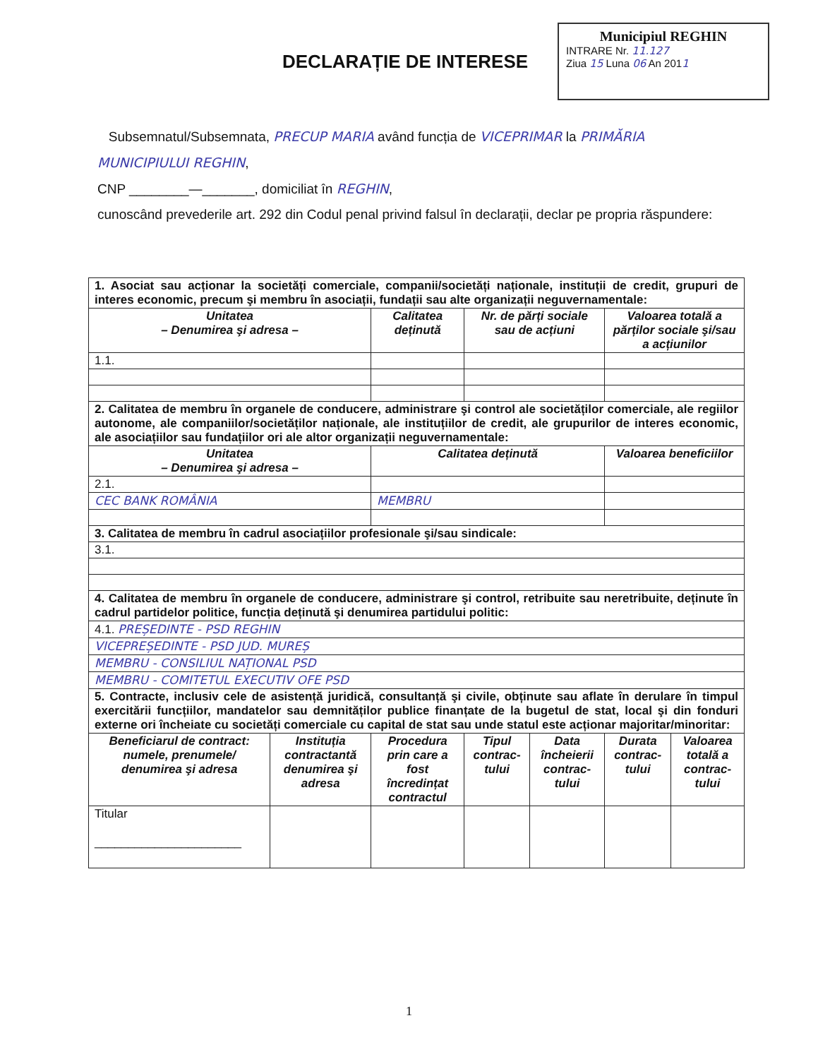DECLARAȚIE DE INTERESE
Municipiul REGHIN
INTRARE Nr. 11.127
Ziua 15 Luna 06 An 2011
Subsemnatul/Subsemnata, PRECUP MARIA având funcția de VICEPRIMAR la PRIMĂRIA MUNICIPIULUI REGHIN,
CNP ________—_______, domiciliat în REGHIN,
cunoscând prevederile art. 292 din Codul penal privind falsul în declarații, declar pe propria răspundere:
| 1. Asociat sau acționar la societăți comerciale, companii/societăți naționale, instituții de credit, grupuri de interes economic, precum şi membru în asociații, fundații sau alte organizații neguvernamentale: | | | | | | |
| Unitatea – Denumirea şi adresa – | | Calitatea deținută | Nr. de părți sociale sau de acțiuni | | Valoarea totală a părților sociale şi/sau a acțiunilor | |
| 1.1. | | | | | | |
| 2. Calitatea de membru în organele de conducere, administrare şi control ale societăților comerciale, ale regiilor autonome, ale companiilor/societăților naționale, ale instituțiilor de credit, ale grupurilor de interes economic, ale asociațiilor sau fundațiilor ori ale altor organizații neguvernamentale: | | | | | | |
| Unitatea – Denumirea şi adresa – | | Calitatea deținută | | | Valoarea beneficiilor | |
| 2.1. | | | | | | |
| CEC BANK ROMÂNIA | | MEMBRU | | | | |
| 3. Calitatea de membru în cadrul asociațiilor profesionale şi/sau sindicale: | | | | | | |
| 3.1. | | | | | | |
| 4. Calitatea de membru în organele de conducere, administrare şi control, retribuite sau neretribuite, deținute în cadrul partidelor politice, funcția deținută şi denumirea partidului politic: | | | | | | |
| 4.1. PREȘEDINTE - PSD REGHIN | | | | | | |
| VICEPREȘEDINTE - PSD JUD. MUREȘ | | | | | | |
| MEMBRU - CONSILIUL NAȚIONAL PSD | | | | | | |
| MEMBRU - COMITETUL EXECUTIV OFE PSD | | | | | | |
| 5. Contracte, inclusiv cele de asistență juridică, consultanță şi civile, obținute sau aflate în derulare în timpul exercitării funcțiilor, mandatelor sau demnităților publice finanțate de la bugetul de stat, local şi din fonduri externe ori încheiate cu societăți comerciale cu capital de stat sau unde statul este acționar majoritar/minoritar: | | | | | | |
| Beneficiarul de contract: numele, prenumele/ denumirea şi adresa | Instituția contractantă denumirea şi adresa | Procedura prin care a fost încredințat contractul | Tipul contrac-tului | Data încheierii contrac-tului | Durata contrac-tului | Valoarea totală a contrac-tului |
| Titular ______________________ | | | | | | |
1